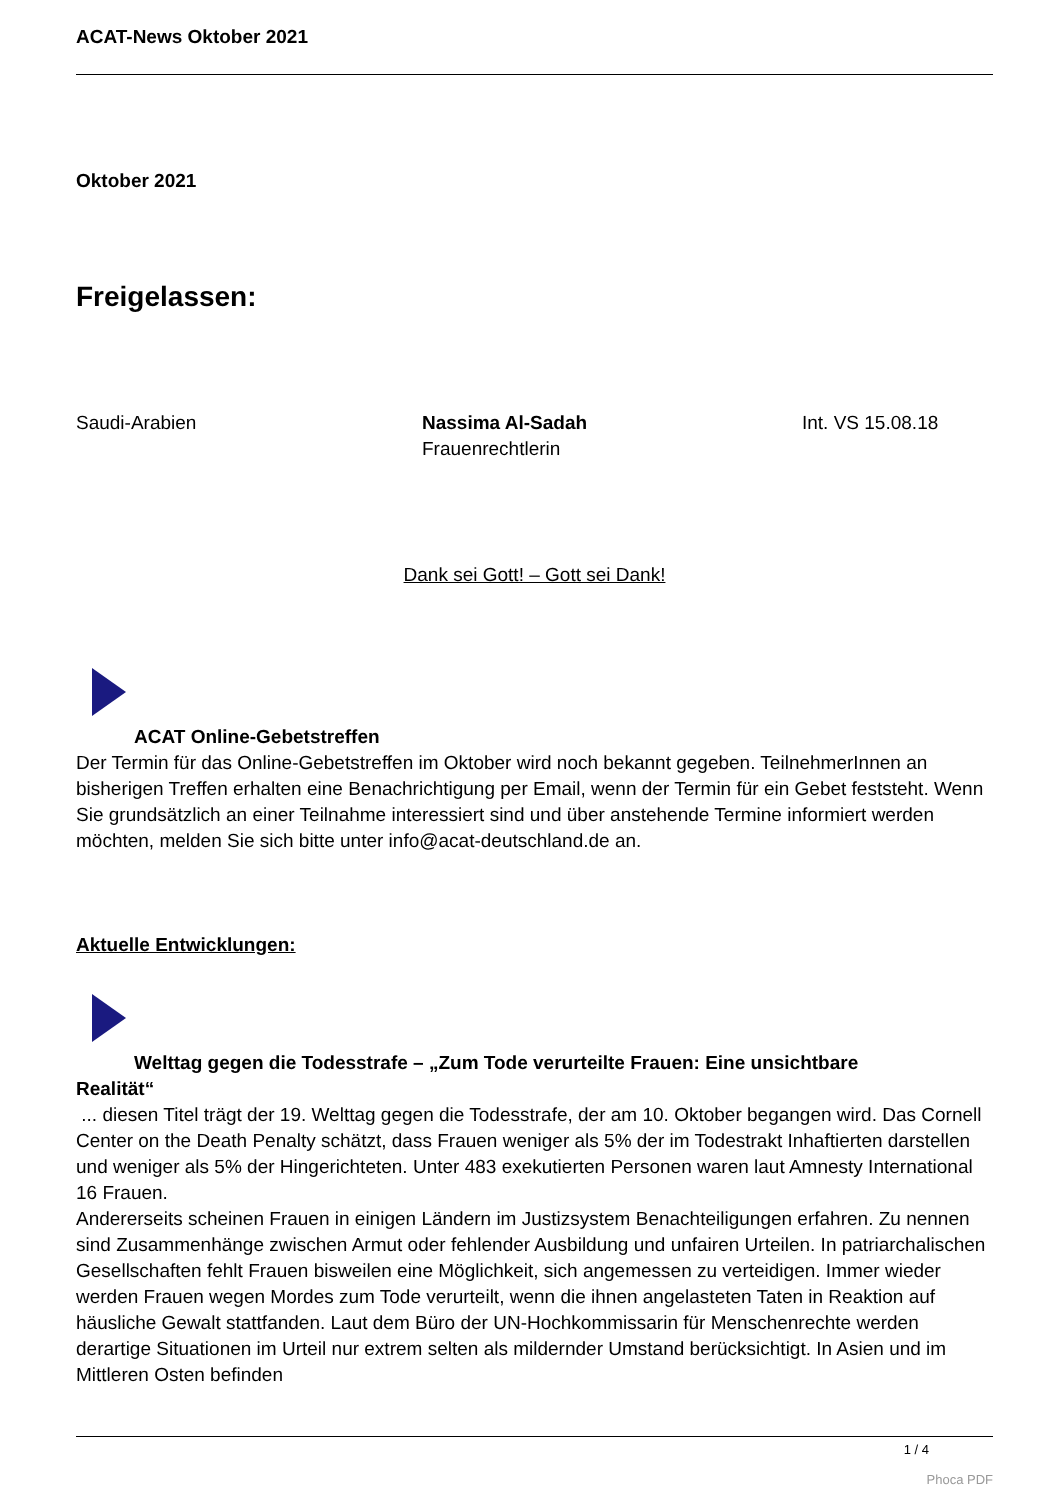ACAT-News Oktober 2021
Oktober 2021
Freigelassen:
| Saudi-Arabien | Nassima Al-Sadah Frauenrechtlerin | Int. VS 15.08.18 |
Dank sei Gott! – Gott sei Dank!
ACAT Online-Gebetstreffen
Der Termin für das Online-Gebetstreffen im Oktober wird noch bekannt gegeben. TeilnehmerInnen an bisherigen Treffen erhalten eine Benachrichtigung per Email, wenn der Termin für ein Gebet feststeht. Wenn Sie grundsätzlich an einer Teilnahme interessiert sind und über anstehende Termine informiert werden möchten, melden Sie sich bitte unter info@acat-deutschland.de an.
Aktuelle Entwicklungen:
Welttag gegen die Todesstrafe – „Zum Tode verurteilte Frauen: Eine unsichtbare
Realität“
... diesen Titel trägt der 19. Welttag gegen die Todesstrafe, der am 10. Oktober begangen wird. Das Cornell Center on the Death Penalty schätzt, dass Frauen weniger als 5% der im Todestrakt Inhaftierten darstellen und weniger als 5% der Hingerichteten. Unter 483 exekutierten Personen waren laut Amnesty International 16 Frauen.
Andererseits scheinen Frauen in einigen Ländern im Justizsystem Benachteiligungen erfahren. Zu nennen sind Zusammenhänge zwischen Armut oder fehlender Ausbildung und unfairen Urteilen. In patriarchalischen Gesellschaften fehlt Frauen bisweilen eine Möglichkeit, sich angemessen zu verteidigen. Immer wieder werden Frauen wegen Mordes zum Tode verurteilt, wenn die ihnen angelasteten Taten in Reaktion auf häusliche Gewalt stattfanden. Laut dem Büro der UN-Hochkommissarin für Menschenrechte werden derartige Situationen im Urteil nur extrem selten als mildernder Umstand berücksichtigt. In Asien und im Mittleren Osten befinden
1 / 4
Phoca PDF